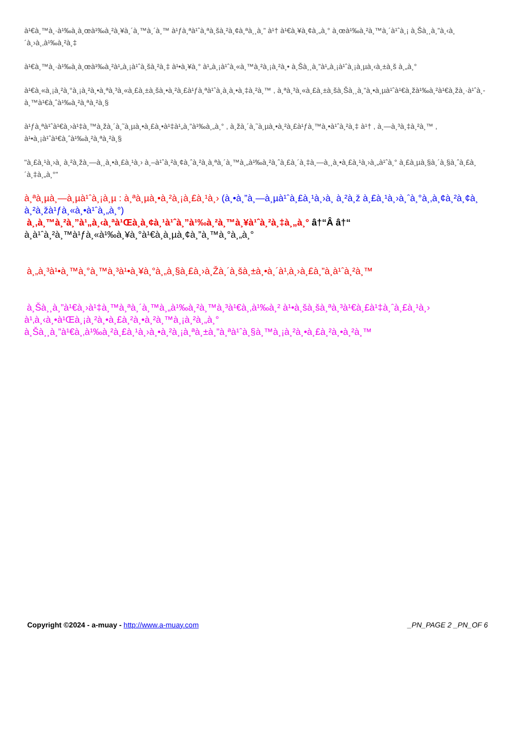à¹€à¸™à¸·à¹‰à¸­à¸œà¹‰à¸²à¸¥à¸´à¸™à¸´à¸™ à¹ƒà¸ªà¹ˆà¸ªà¸šà¸²à¸¢à¸ªà¸¸à¸” à¹† à¹€à¸¥à¸¢à¸„à¸° à¸œà¹‰à¸²à¸™à¸´à¹ˆà¸¡ à¸Šà¸¸à¸”à¸‹à¸´à¸›à¸‚à¹‰à¸²à¸‡
à¹€à¸™à¸·à¹‰à¸­à¸œà¹‰à¸²à¹„à¸¡à¹ˆà¸šà¸²à¸‡ à¹•à¸¥à¸° à¹„à¸¡à¹ˆà¸«à¸™à¸²à¸¡à¸²à¸• à¸Šà¸¸à¸”à¹„à¸¡à¹ˆà¸¡à¸µà¸‹à¸±à¸š à¸„à¸°
à¹€à¸«à¸¡à¸²à¸°à¸¡à¸²à¸•à¸ªà¸³à¸«à¸£à¸±à¸šà¸•à¸²à¸£à¹ƒà¸ªà¹ˆà¸­à¸­à¸•à¸‡à¸²à¸™ , à¸ªà¸³à¸«à¸£à¸±à¸šà¸Šà¸¸à¸”à¸•à¸µà¹ˆà¹€à¸žà¹‰à¸²à¹€à¸žà¸·à¹ˆà¸­à¸™à¹€à¸ˆà¹‰à¸²à¸ªà¸²à¸§
à¹ƒà¸ªà¹ˆà¹€à¸›à¹‡à¸™à¸žà¸´à¸˜à¸µà¸•à¸£à¸•à¹‡à¹„à¸”à¹‰à¸„à¸° , à¸žà¸´à¸˜à¸µà¸•à¸²à¸£à¹ƒà¸™à¸•à¹ˆà¸²à¸‡ à¹† , à¸—à¸³à¸‡à¸²à¸™ , à¹•à¸¡à¹ˆà¹€à¸ˆà¹‰à¸²à¸ªà¸²à¸§
"à¸£à¸¹à¸›à¸ à¸²à¸žà¸—à¸¸à¸•à¸£à¸¹à¸› à¸–à¹ˆà¸²à¸¢à¸ˆà¸²à¸à¸ªà¸´à¸™à¸„à¹‰à¸²à¸ˆà¸£à¸´à¸‡à¸—à¸¸à¸•à¸£à¸¹à¸›à¸„à¹ˆà¸° à¸£à¸µà¸§à¸´à¸§à¸ˆà¸£à¸´à¸‡à¸„à¸°"
à¸ªà¸µà¸—à¸µà¹ˆà¸¡à¸µ : à¸ªà¸µà¸•à¸²à¸¡à¸£à¸¹à¸› (à¸•à¸”à¸—à¸µà¹ˆà¸£à¸¹à¸›à¸ à¸²à¸ž à¸£à¸¹à¸›à¸ˆà¸°à¸‚à¸¢à¸²à¸¢à¸ à¸²à¸žà¹ƒà¸«à¸•à¹ˆà¸„à¸°)
à¸‚à¸™à¸²à¸”à¹„à¸‹à¸ªà¹Œà¸­à¸¢à¸¹à¹ˆà¸”à¹‰à¸²à¸™à¸¥à¹ˆà¸²à¸‡à¸„à¸° â†“Â â†“
à¸­à¹ˆà¸²à¸™à¹ƒà¸«à¹‰à¸¥à¸°à¹€à¸­à¸µà¸¢à¸”à¸™à¸°à¸„à¸°
à¸„à¸³à¹•à¸™à¸°à¸™à¸³à¹•à¸¥à¸°à¸„à¸§à¸£à¸›à¸Žà¸´à¸šà¸±à¸•à¸´à¹‚à¸›à¸£à¸”à¸­à¹ˆà¸²à¸™
à¸Šà¸¸à¸”à¹€à¸›à¹‡à¸™à¸ªà¸´à¸™à¸„à¹‰à¸²à¸™à¸³à¹€à¸‚à¹‰à¸² à¹•à¸šà¸šà¸ªà¸³à¹€à¸£à¹‡à¸ˆà¸£à¸¹à¸› à¹‚à¸‹à¸•à¹Œà¸¡à¸²à¸•à¸£à¸²à¸•à¸²à¸™à¸¡à¸²à¸„à¸°
à¸Šà¸¸à¸”à¹€à¸‚à¹‰à¸²à¸£à¸¹à¸›à¸•à¸²à¸¡à¸ªà¸±à¸”à¸ªà¹ˆà¸§à¸™à¸¡à¸²à¸•à¸£à¸²à¸•à¸²à¸™
Copyright ©2024 - a-muay - http://www.a-muay.com _PN_PAGE 2 _PN_OF 6